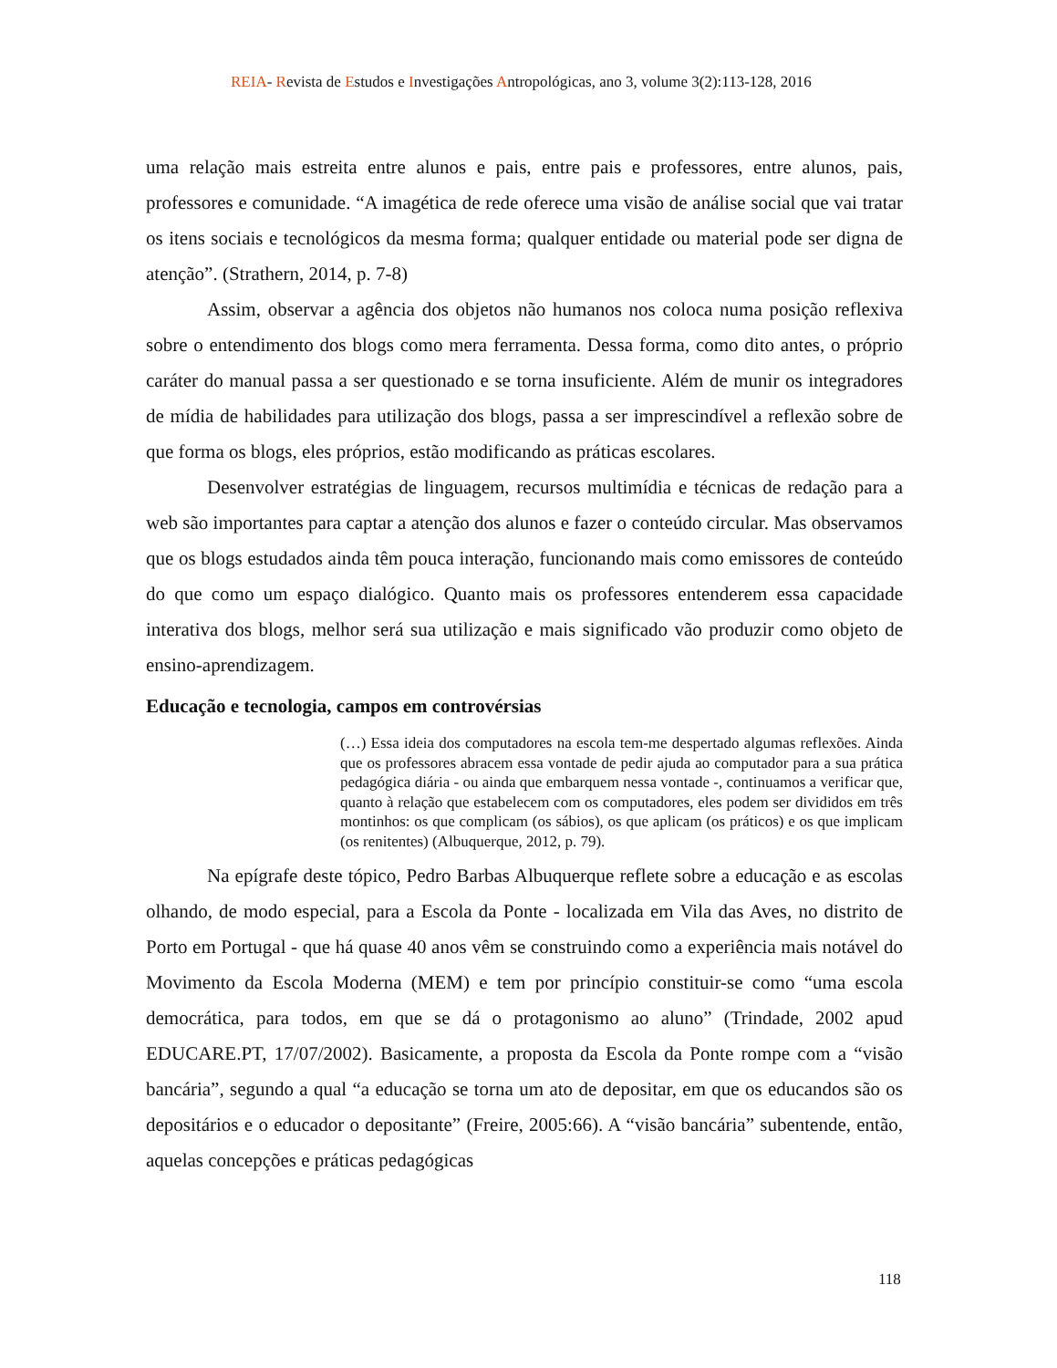REIA- Revista de Estudos e Investigações Antropológicas, ano 3, volume 3(2):113-128, 2016
uma relação mais estreita entre alunos e pais, entre pais e professores, entre alunos, pais, professores e comunidade. “A imagética de rede oferece uma visão de análise social que vai tratar os itens sociais e tecnológicos da mesma forma; qualquer entidade ou material pode ser digna de atenção”. (Strathern, 2014, p. 7-8)
Assim, observar a agência dos objetos não humanos nos coloca numa posição reflexiva sobre o entendimento dos blogs como mera ferramenta. Dessa forma, como dito antes, o próprio caráter do manual passa a ser questionado e se torna insuficiente. Além de munir os integradores de mídia de habilidades para utilização dos blogs, passa a ser imprescindível a reflexão sobre de que forma os blogs, eles próprios, estão modificando as práticas escolares.
Desenvolver estratégias de linguagem, recursos multimídia e técnicas de redação para a web são importantes para captar a atenção dos alunos e fazer o conteúdo circular. Mas observamos que os blogs estudados ainda têm pouca interação, funcionando mais como emissores de conteúdo do que como um espaço dialógico. Quanto mais os professores entenderem essa capacidade interativa dos blogs, melhor será sua utilização e mais significado vão produzir como objeto de ensino-aprendizagem.
Educação e tecnologia, campos em controvérsias
(…) Essa ideia dos computadores na escola tem-me despertado algumas reflexões. Ainda que os professores abracem essa vontade de pedir ajuda ao computador para a sua prática pedagógica diária - ou ainda que embarquem nessa vontade -, continuamos a verificar que, quanto à relação que estabelecem com os computadores, eles podem ser divididos em três montinhos: os que complicam (os sábios), os que aplicam (os práticos) e os que implicam (os renitentes) (Albuquerque, 2012, p. 79).
Na epígrafe deste tópico, Pedro Barbas Albuquerque reflete sobre a educação e as escolas olhando, de modo especial, para a Escola da Ponte - localizada em Vila das Aves, no distrito de Porto em Portugal - que há quase 40 anos vêm se construindo como a experiência mais notável do Movimento da Escola Moderna (MEM) e tem por princípio constituir-se como “uma escola democrática, para todos, em que se dá o protagonismo ao aluno” (Trindade, 2002 apud EDUCARE.PT, 17/07/2002). Basicamente, a proposta da Escola da Ponte rompe com a “visão bancária”, segundo a qual “a educação se torna um ato de depositar, em que os educandos são os depositários e o educador o depositante” (Freire, 2005:66). A “visão bancária” subentende, então, aquelas concepções e práticas pedagógicas
118